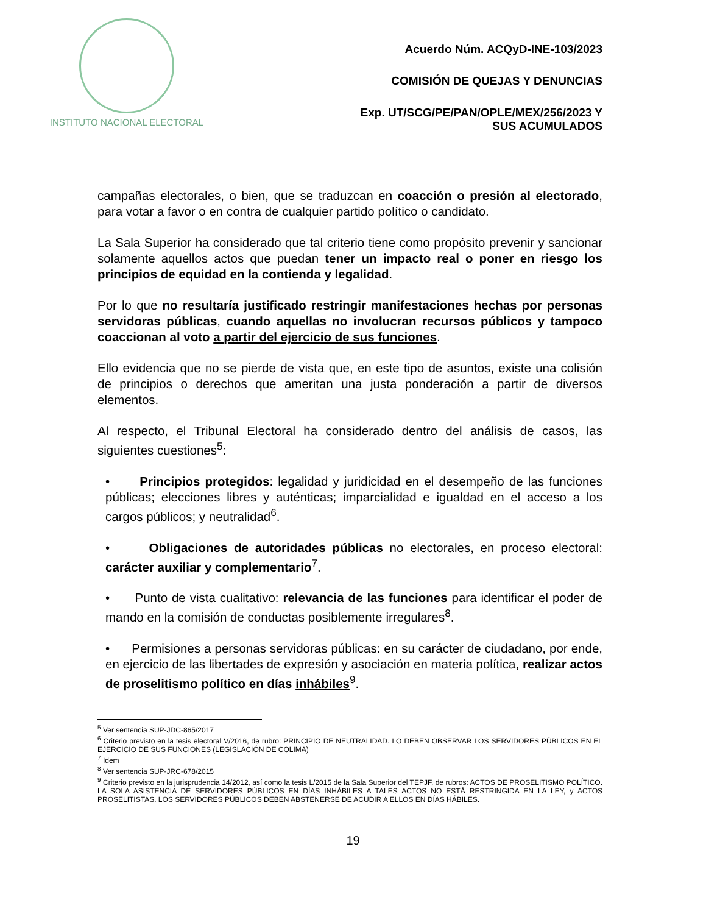INSTITUTO NACIONAL ELECTORAL
Acuerdo Núm. ACQyD-INE-103/2023
COMISIÓN DE QUEJAS Y DENUNCIAS
Exp. UT/SCG/PE/PAN/OPLE/MEX/256/2023 Y
SUS ACUMULADOS
campañas electorales, o bien, que se traduzcan en coacción o presión al electorado, para votar a favor o en contra de cualquier partido político o candidato.
La Sala Superior ha considerado que tal criterio tiene como propósito prevenir y sancionar solamente aquellos actos que puedan tener un impacto real o poner en riesgo los principios de equidad en la contienda y legalidad.
Por lo que no resultaría justificado restringir manifestaciones hechas por personas servidoras públicas, cuando aquellas no involucran recursos públicos y tampoco coaccionan al voto a partir del ejercicio de sus funciones.
Ello evidencia que no se pierde de vista que, en este tipo de asuntos, existe una colisión de principios o derechos que ameritan una justa ponderación a partir de diversos elementos.
Al respecto, el Tribunal Electoral ha considerado dentro del análisis de casos, las siguientes cuestiones<sup>5</sup>:
• Principios protegidos: legalidad y juridicidad en el desempeño de las funciones públicas; elecciones libres y auténticas; imparcialidad e igualdad en el acceso a los cargos públicos; y neutralidad<sup>6</sup>.
• Obligaciones de autoridades públicas no electorales, en proceso electoral: carácter auxiliar y complementario<sup>7</sup>.
• Punto de vista cualitativo: relevancia de las funciones para identificar el poder de mando en la comisión de conductas posiblemente irregulares<sup>8</sup>.
• Permisiones a personas servidoras públicas: en su carácter de ciudadano, por ende, en ejercicio de las libertades de expresión y asociación en materia política, realizar actos de proselitismo político en días inhábiles<sup>9</sup>.
<sup>5</sup> Ver sentencia SUP-JDC-865/2017
<sup>6</sup> Criterio previsto en la tesis electoral V/2016, de rubro: PRINCIPIO DE NEUTRALIDAD. LO DEBEN OBSERVAR LOS SERVIDORES PÚBLICOS EN EL EJERCICIO DE SUS FUNCIONES (LEGISLACIÓN DE COLIMA)
<sup>7</sup> Idem
<sup>8</sup> Ver sentencia SUP-JRC-678/2015
<sup>9</sup> Criterio previsto en la jurisprudencia 14/2012, así como la tesis L/2015 de la Sala Superior del TEPJF, de rubros: ACTOS DE PROSELITISMO POLÍTICO. LA SOLA ASISTENCIA DE SERVIDORES PÚBLICOS EN DÍAS INHÁBILES A TALES ACTOS NO ESTÁ RESTRINGIDA EN LA LEY, y ACTOS PROSELITISTAS. LOS SERVIDORES PÚBLICOS DEBEN ABSTENERSE DE ACUDIR A ELLOS EN DÍAS HÁBILES.
19